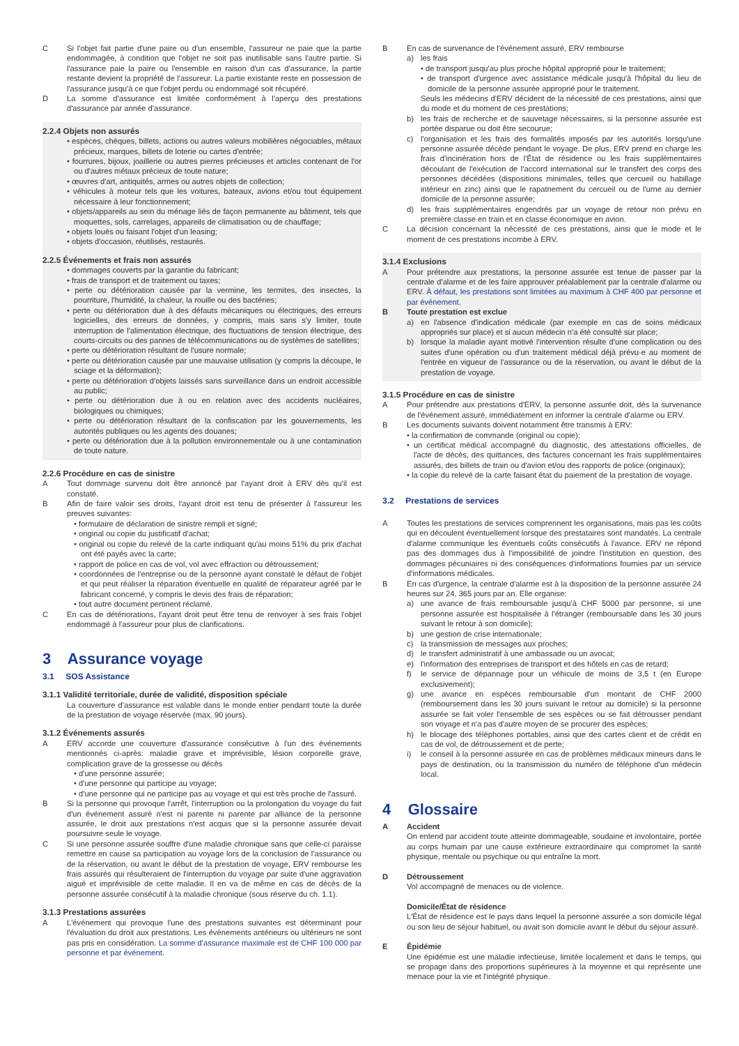C Si l'objet fait partie d'une paire ou d'un ensemble, l'assureur ne paie que la partie endommagée, à condition que l'objet ne soit pas inutilisable sans l'autre partie. Si l'assurance paie la paire ou l'ensemble en raison d'un cas d'assurance, la partie restante devient la propriété de l'assureur. La partie existante reste en possession de l'assurance jusqu'à ce que l'objet perdu ou endommagé soit récupéré.
D La somme d'assurance est limitée conformément à l'aperçu des prestations d'assurance par année d'assurance.
2.2.4 Objets non assurés
• espèces, chèques, billets, actions ou autres valeurs mobilières négociables, métaux précieux, marques, billets de loterie ou cartes d'entrée;
• fourrures, bijoux, joaillerie ou autres pierres précieuses et articles contenant de l'or ou d'autres métaux précieux de toute nature;
• œuvres d'art, antiquités, armes ou autres objets de collection;
• véhicules à moteur tels que les voitures, bateaux, avions et/ou tout équipement nécessaire à leur fonctionnement;
• objets/appareils au sein du ménage liés de façon permanente au bâtiment, tels que moquettes, sols, carrelages, appareils de climatisation ou de chauffage;
• objets loués ou faisant l'objet d'un leasing;
• objets d'occasion, réutilisés, restaurés.
2.2.5 Événements et frais non assurés
• dommages couverts par la garantie du fabricant;
• frais de transport et de traitement ou taxes;
• perte ou détérioration causée par la vermine, les termites, des insectes, la pourriture, l'humidité, la chaleur, la rouille ou des bactéries;
• perte ou détérioration due à des défauts mécaniques ou électriques, des erreurs logicielles, des erreurs de données, y compris, mais sans s'y limiter, toute interruption de l'alimentation électrique, des fluctuations de tension électrique, des courts-circuits ou des pannes de télécommunications ou de systèmes de satellites;
• perte ou détérioration résultant de l'usure normale;
• perte ou détérioration causée par une mauvaise utilisation (y compris la découpe, le sciage et la déformation);
• perte ou détérioration d'objets laissés sans surveillance dans un endroit accessible au public;
• perte ou détérioration due à ou en relation avec des accidents nucléaires, biologiques ou chimiques;
• perte ou détérioration résultant de la confiscation par les gouvernements, les autorités publiques ou les agents des douanes;
• perte ou détérioration due à la pollution environnementale ou à une contamination de toute nature.
2.2.6 Procédure en cas de sinistre
A Tout dommage survenu doit être annoncé par l'ayant droit à ERV dès qu'il est constaté.
B Afin de faire valoir ses droits, l'ayant droit est tenu de présenter à l'assureur les preuves suivantes:
• formulaire de déclaration de sinistre rempli et signé;
• original ou copie du justificatif d'achat;
• original ou copie du relevé de la carte indiquant qu'au moins 51% du prix d'achat ont été payés avec la carte;
• rapport de police en cas de vol, vol avec effraction ou détroussement;
• coordonnées de l'entreprise ou de la personne ayant constaté le défaut de l'objet et qui peut réaliser la réparation éventuelle en qualité de réparateur agréé par le fabricant concerné, y compris le devis des frais de réparation;
• tout autre document pertinent réclamé.
C En cas de détériorations, l'ayant droit peut être tenu de renvoyer à ses frais l'objet endommagé à l'assureur pour plus de clarifications.
3 Assurance voyage
3.1 SOS Assistance
3.1.1 Validité territoriale, durée de validité, disposition spéciale
La couverture d'assurance est valable dans le monde entier pendant toute la durée de la prestation de voyage réservée (max. 90 jours).
3.1.2 Événements assurés
A ERV accorde une couverture d'assurance consécutive à l'un des événements mentionnés ci-après: maladie grave et imprévisible, lésion corporelle grave, complication grave de la grossesse ou décès
• d'une personne assurée;
• d'une personne qui participe au voyage;
• d'une personne qui ne participe pas au voyage et qui est très proche de l'assuré.
B Si la personne qui provoque l'arrêt, l'interruption ou la prolongation du voyage du fait d'un événement assuré n'est ni parente ni parente par alliance de la personne assurée, le droit aux prestations n'est acquis que si la personne assurée devait poursuivre seule le voyage.
C Si une personne assurée souffre d'une maladie chronique sans que celle-ci paraisse remettre en cause sa participation au voyage lors de la conclusion de l'assurance ou de la réservation, ou avant le début de la prestation de voyage, ERV rembourse les frais assurés qui résulteraient de l'interruption du voyage par suite d'une aggravation aiguë et imprévisible de cette maladie. Il en va de même en cas de décès de la personne assurée consécutif à la maladie chronique (sous réserve du ch. 1.1).
3.1.3 Prestations assurées
A L'événement qui provoque l'une des prestations suivantes est déterminant pour l'évaluation du droit aux prestations. Les événements antérieurs ou ultérieurs ne sont pas pris en considération. La somme d'assurance maximale est de CHF 100 000 par personne et par événement.
B En cas de survenance de l'événement assuré, ERV rembourse
a) les frais
• de transport jusqu'au plus proche hôpital approprié pour le traitement;
• de transport d'urgence avec assistance médicale jusqu'à l'hôpital du lieu de domicile de la personne assurée approprié pour le traitement.
Seuls les médecins d'ERV décident de la nécessité de ces prestations, ainsi que du mode et du moment de ces prestations;
b) les frais de recherche et de sauvetage nécessaires, si la personne assurée est portée disparue ou doit être secourue;
c) l'organisation et les frais des formalités imposés par les autorités lorsqu'une personne assurée décède pendant le voyage. De plus, ERV prend en charge les frais d'incinération hors de l'État de résidence ou les frais supplémentaires découlant de l'exécution de l'accord international sur le transfert des corps des personnes décédées (dispositions minimales, telles que cercueil ou habillage intérieur en zinc) ainsi que le rapatriement du cercueil ou de l'urne au dernier domicile de la personne assurée;
d) les frais supplémentaires engendrés par un voyage de retour non prévu en première classe en train et en classe économique en avion.
C La décision concernant la nécessité de ces prestations, ainsi que le mode et le moment de ces prestations incombe à ERV.
3.1.4 Exclusions
A Pour prétendre aux prestations, la personne assurée est tenue de passer par la centrale d'alarme et de les faire approuver préalablement par la centrale d'alarme ou ERV. À défaut, les prestations sont limitées au maximum à CHF 400 par personne et par événement.
B Toute prestation est exclue
a) en l'absence d'indication médicale (par exemple en cas de soins médicaux appropriés sur place) et si aucun médecin n'a été consulté sur place;
b) lorsque la maladie ayant motivé l'intervention résulte d'une complication ou des suites d'une opération ou d'un traitement médical déjà prévu·e au moment de l'entrée en vigueur de l'assurance ou de la réservation, ou avant le début de la prestation de voyage.
3.1.5 Procédure en cas de sinistre
A Pour prétendre aux prestations d'ERV, la personne assurée doit, dès la survenance de l'événement assuré, immédiatement en informer la centrale d'alarme ou ERV.
B Les documents suivants doivent notamment être transmis à ERV:
• la confirmation de commande (original ou copie);
• un certificat médical accompagné du diagnostic, des attestations officielles, de l'acte de décès, des quittances, des factures concernant les frais supplémentaires assurés, des billets de train ou d'avion et/ou des rapports de police (originaux);
• la copie du relevé de la carte faisant état du paiement de la prestation de voyage.
3.2 Prestations de services
A Toutes les prestations de services comprennent les organisations, mais pas les coûts qui en découlent éventuellement lorsque des prestataires sont mandatés. La centrale d'alarme communique les éventuels coûts consécutifs à l'avance. ERV ne répond pas des dommages dus à l'impossibilité de joindre l'institution en question, des dommages pécuniaires ni des conséquences d'informations fournies par un service d'informations médicales.
B En cas d'urgence, la centrale d'alarme est à la disposition de la personne assurée 24 heures sur 24, 365 jours par an. Elle organise:
a) une avance de frais remboursable jusqu'à CHF 5000 par personne, si une personne assurée est hospitalisée à l'étranger (remboursable dans les 30 jours suivant le retour à son domicile);
b) une gestion de crise internationale;
c) la transmission de messages aux proches;
d) le transfert administratif à une ambassade ou un avocat;
e) l'information des entreprises de transport et des hôtels en cas de retard;
f) le service de dépannage pour un véhicule de moins de 3,5 t (en Europe exclusivement);
g) une avance en espèces remboursable d'un montant de CHF 2000 (remboursement dans les 30 jours suivant le retour au domicile) si la personne assurée se fait voler l'ensemble de ses espèces ou se fait détrousser pendant son voyage et n'a pas d'autre moyen de se procurer des espèces;
h) le blocage des téléphones portables, ainsi que des cartes client et de crédit en cas de vol, de détroussement et de perte;
i) le conseil à la personne assurée en cas de problèmes médicaux mineurs dans le pays de destination, ou la transmission du numéro de téléphone d'un médecin local.
4 Glossaire
A Accident
On entend par accident toute atteinte dommageable, soudaine et involontaire, portée au corps humain par une cause extérieure extraordinaire qui compromet la santé physique, mentale ou psychique ou qui entraîne la mort.
D Détroussement
Vol accompagné de menaces ou de violence.
Domicile/État de résidence
L'État de résidence est le pays dans lequel la personne assurée a son domicile légal ou son lieu de séjour habituel, ou avait son domicile avant le début du séjour assuré.
E Épidémie
Une épidémie est une maladie infectieuse, limitée localement et dans le temps, qui se propage dans des proportions supérieures à la moyenne et qui représente une menace pour la vie et l'intégrité physique.